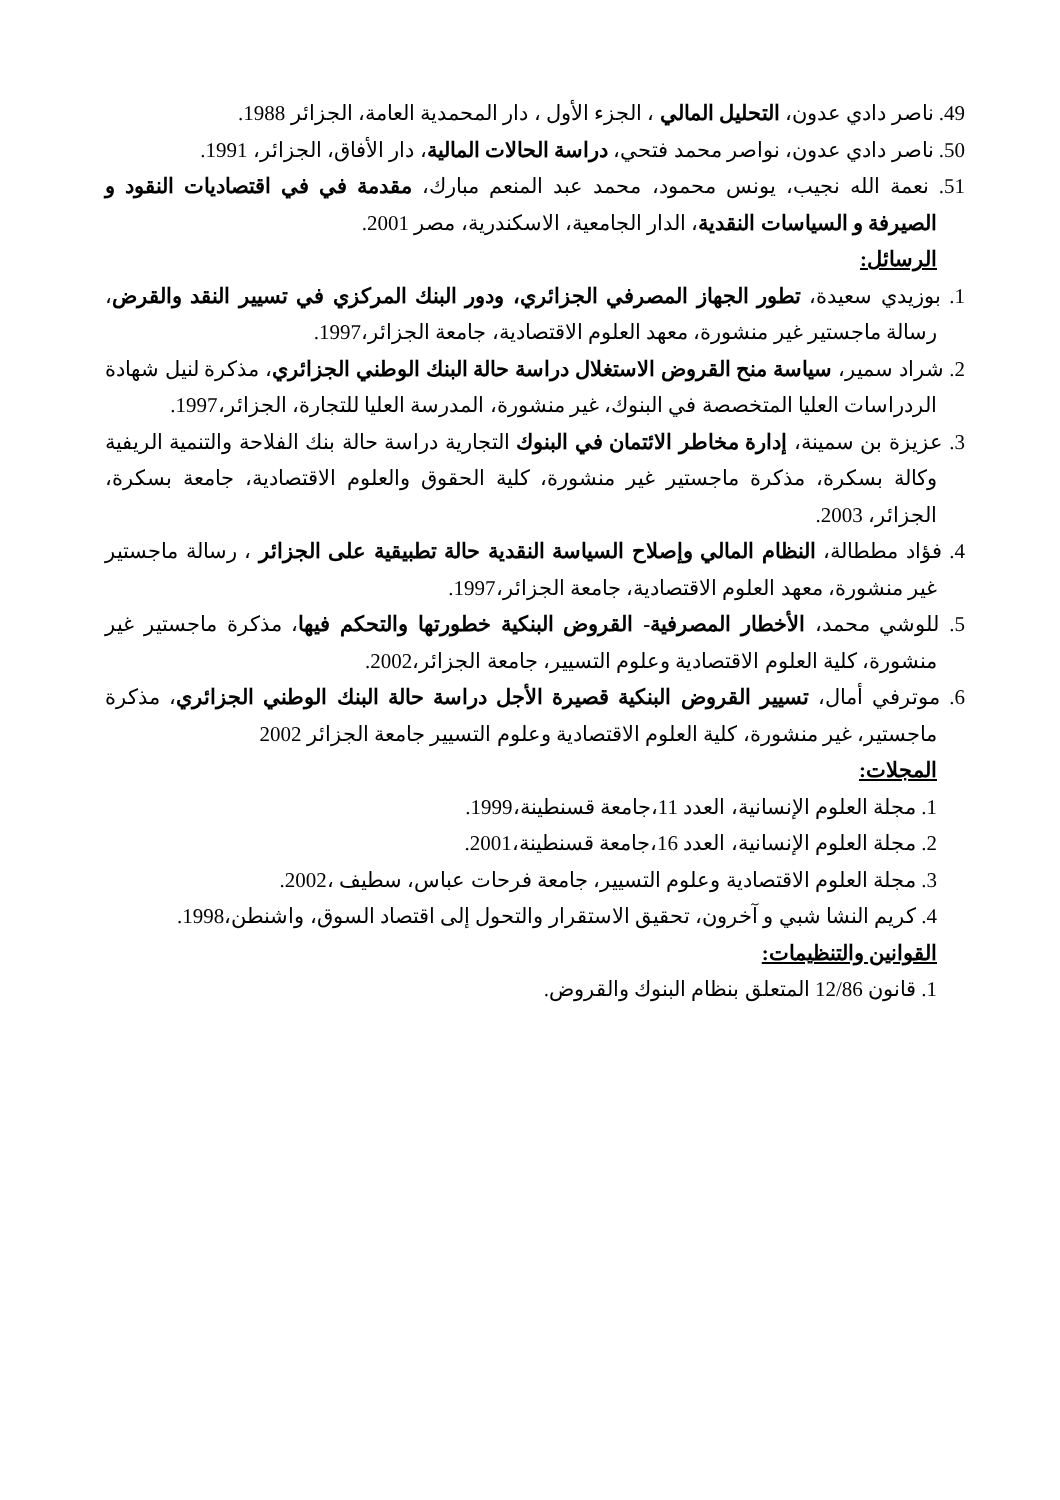49. ناصر دادي عدون، التحليل المالي ، الجزء الأول ، دار المحمدية العامة، الجزائر 1988.
50. ناصر دادي عدون، نواصر محمد فتحي، دراسة الحالات المالية، دار الأفاق، الجزائر، 1991.
51. نعمة الله نجيب، يونس محمود، محمد عبد المنعم مبارك، مقدمة في في اقتصاديات النقود و الصيرفة و السياسات النقدية، الدار الجامعية، الاسكندرية، مصر 2001.
الرسائل:
1. بوزيدي سعيدة، تطور الجهاز المصرفي الجزائري، ودور البنك المركزي في تسيير النقد والقرض، رسالة ماجستير غير منشورة، معهد العلوم الاقتصادية، جامعة الجزائر،1997.
2. شراد سمير، سياسة منح القروض الاستغلال دراسة حالة البنك الوطني الجزائري، مذكرة لنيل شهادة الردراسات العليا المتخصصة في البنوك، غير منشورة، المدرسة العليا للتجارة، الجزائر،1997.
3. عزيزة بن سمينة، إدارة مخاطر الائتمان في البنوك التجارية دراسة حالة بنك الفلاحة والتنمية الريفية وكالة بسكرة، مذكرة ماجستير غير منشورة، كلية الحقوق والعلوم الاقتصادية، جامعة بسكرة، الجزائر، 2003.
4. فؤاد مططالة، النظام المالي وإصلاح السياسة النقدية حالة تطبيقية على الجزائر ، رسالة ماجستير غير منشورة، معهد العلوم الاقتصادية، جامعة الجزائر،1997.
5. للوشي محمد، الأخطار المصرفية- القروض البنكية خطورتها والتحكم فيها، مذكرة ماجستير غير منشورة، كلية العلوم الاقتصادية وعلوم التسيير، جامعة الجزائر،2002.
6. موترفي أمال، تسيير القروض البنكية قصيرة الأجل دراسة حالة البنك الوطني الجزائري، مذكرة ماجستير، غير منشورة، كلية العلوم الاقتصادية وعلوم التسيير جامعة الجزائر 2002
المجلات:
1. مجلة العلوم الإنسانية، العدد 11،جامعة قسنطينة،1999.
2. مجلة العلوم الإنسانية، العدد 16،جامعة قسنطينة،2001.
3. مجلة العلوم الاقتصادية وعلوم التسيير، جامعة فرحات عباس، سطيف ،2002.
4. كريم النشا شبي و آخرون، تحقيق الاستقرار والتحول إلى اقتصاد السوق، واشنطن،1998.
القوانين والتنظيمات:
1. قانون 12/86 المتعلق بنظام البنوك والقروض.